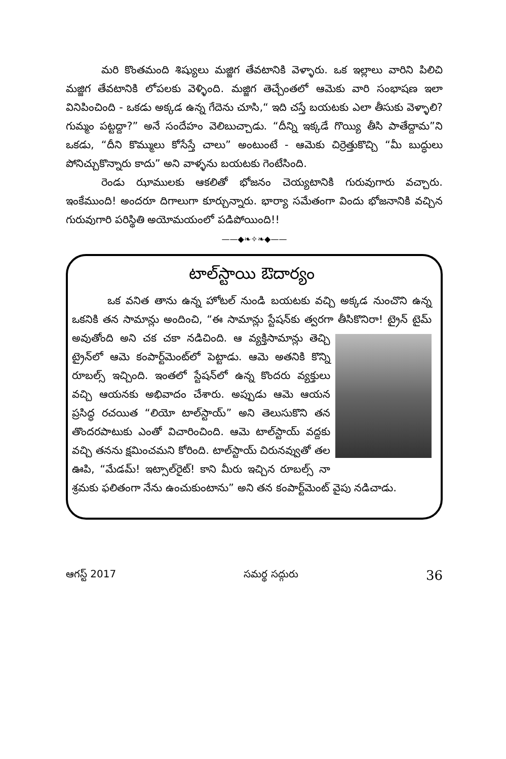మరి కొంతమంది శిష్యులు మజ్జిగ తేవటానికి వెళ్ళారు. ఒక ఇల్లాలు వారిని పిలిచి మజ్జిగ తేవటానికి లోపలకు వెళ్ళింది. మజ్జిగ తెచ్చేంతలో ఆమెకు వారి సంభాషణ ఇలా వినిపించింది - ఒకడు అక్కడ ఉన్న గేదెను చూసి,“ ఇది చస్తే బయటకు ఎలా తీసుకు వెళ్ళాలి? గుమ్మం పట్టద్దా?” అనే సందేహం వెలిబుచ్చాడు. “దీన్ని ఇక్కడే గొయ్యి తీసి పాతేద్దామ”ని ఒకడు, “దీని కొమ్ములు కోసేస్తే చాలు” అంటుంటే - ఆమెకు చిర్రెత్తుకొచ్చి “మీ బుద్ధులు పోనిచ్చుకొన్నారు కాదు” అని వాళ్ళను బయటకు గెంటేసింది.
రెండు ఝాములకు ఆకలితో భోజనం చెయ్యటానికి గురువుగారు వచ్చారు. ఇంకేముంది! అందరూ దిగాలుగా కూర్చున్నారు. భార్యా సమేతంగా విందు భోజనానికి వచ్చిన గురువుగారి పరిస్థితి అయోమయంలో పడిపోయింది!!
——◆❧✧❧◆——
టాల్‌స్టాయి ఔదార్యం
ఒక వనిత తాను ఉన్న హోటల్ నుండి బయటకు వచ్చి అక్కడ నుంచొని ఉన్న ఒకనికి తన సామాన్లు అందించి, “ఈ సామాన్లు స్టేషన్‌కు త్వరగా తీసికొనిరా! ట్రైన్ టైమ్ అవుతోంది అని చక చకా నడిచింది. ఆ వ్యక్తిసామాన్లు తెచ్చి ట్రైన్‌లో ఆమె కంపార్ట్‌మెంట్‌లో పెట్టాడు. ఆమె అతనికి కొన్ని రూబల్స్ ఇచ్చింది. ఇంతలో స్టేషన్‌లో ఉన్న కొందరు వ్యక్తులు వచ్చి ఆయనకు అభివాదం చేశారు. అప్పుడు ఆమె ఆయన ప్రసిద్ధ రచయిత “లియో టాల్‌స్టాయ్” అని తెలుసుకొని తన తొందరపాటుకు ఎంతో విచారించింది. ఆమె టాల్‌స్టాయ్ వద్దకు వచ్చి తనను క్షమించమని కోరింది. టాల్‌స్టాయ్ చిరునవ్వుతో తల ఊపి, “మేడమ్! ఇట్సాల్‌రైట్! కాని మీరు ఇచ్చిన రూబల్స్ నా శ్రమకు ఫలితంగా నేను ఉంచుకుంటాను” అని తన కంపార్ట్‌మెంట్ వైపు నడిచాడు.
ఆగస్ట్ 2017 సమర్థ సద్గురు 36